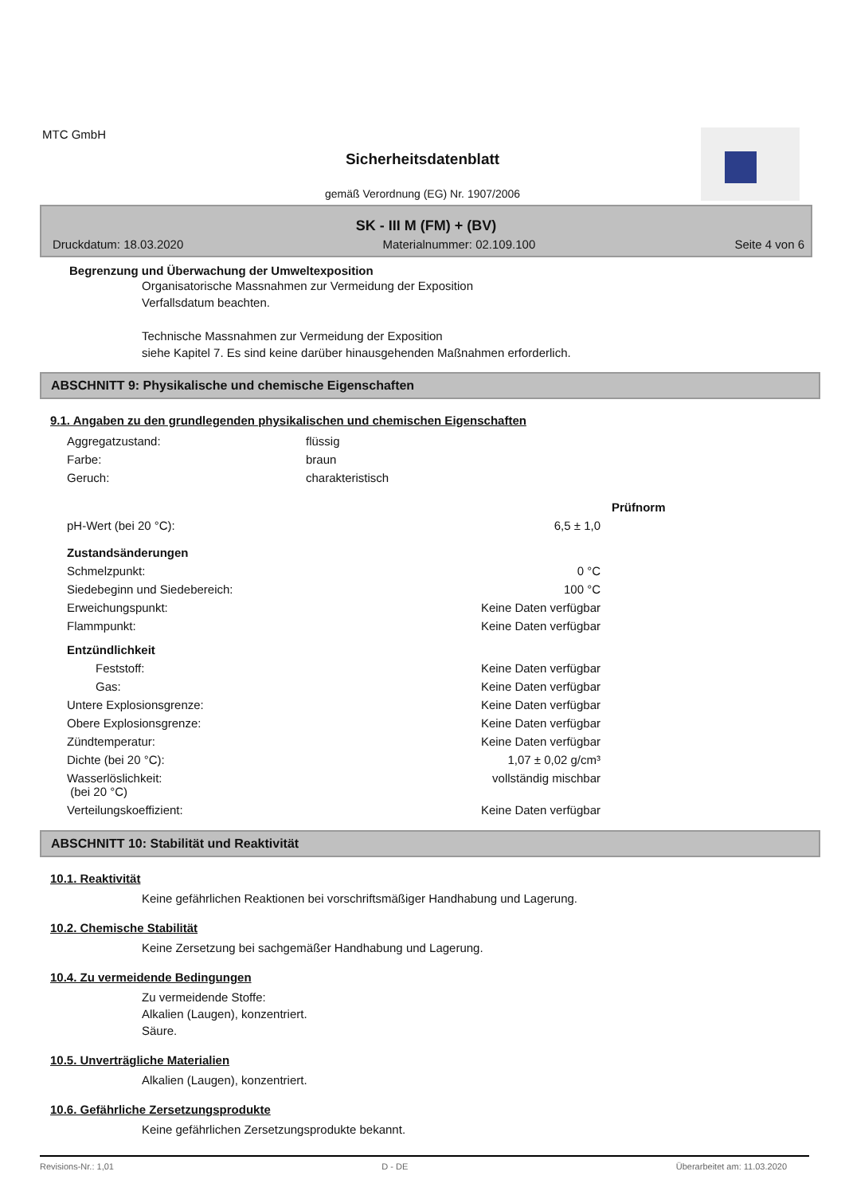MTC GmbH
Sicherheitsdatenblatt
gemäß Verordnung (EG) Nr. 1907/2006
SK - III M (FM) + (BV)
Druckdatum: 18.03.2020 Materialnummer: 02.109.100 Seite 4 von 6
Begrenzung und Überwachung der Umweltexposition
Organisatorische Massnahmen zur Vermeidung der Exposition
Verfallsdatum beachten.
Technische Massnahmen zur Vermeidung der Exposition
siehe Kapitel 7. Es sind keine darüber hinausgehenden Maßnahmen erforderlich.
ABSCHNITT 9: Physikalische und chemische Eigenschaften
9.1. Angaben zu den grundlegenden physikalischen und chemischen Eigenschaften
| Aggregatzustand: | flüssig |
| Farbe: | braun |
| Geruch: | charakteristisch |
| | | Prüfnorm |
| pH-Wert (bei 20 °C): | 6,5 ± 1,0 | |
| Zustandsänderungen | | |
| Schmelzpunkt: | 0 °C | |
| Siedebeginn und Siedebereich: | 100 °C | |
| Erweichungspunkt: | Keine Daten verfügbar | |
| Flammpunkt: | Keine Daten verfügbar | |
| Entzündlichkeit | | |
| Feststoff: | Keine Daten verfügbar | |
| Gas: | Keine Daten verfügbar | |
| Untere Explosionsgrenze: | Keine Daten verfügbar | |
| Obere Explosionsgrenze: | Keine Daten verfügbar | |
| Zündtemperatur: | Keine Daten verfügbar | |
| Dichte (bei 20 °C): | 1,07 ± 0,02 g/cm³ | |
| Wasserlöslichkeit: (bei 20 °C) | vollständig mischbar | |
| Verteilungskoeffizient: | Keine Daten verfügbar | |
ABSCHNITT 10: Stabilität und Reaktivität
10.1. Reaktivität
Keine gefährlichen Reaktionen bei vorschriftsmäßiger Handhabung und Lagerung.
10.2. Chemische Stabilität
Keine Zersetzung bei sachgemäßer Handhabung und Lagerung.
10.4. Zu vermeidende Bedingungen
Zu vermeidende Stoffe:
Alkalien (Laugen), konzentriert.
Säure.
10.5. Unverträgliche Materialien
Alkalien (Laugen), konzentriert.
10.6. Gefährliche Zersetzungsprodukte
Keine gefährlichen Zersetzungsprodukte bekannt.
Revisions-Nr.: 1,01 D - DE Überarbeitet am: 11.03.2020